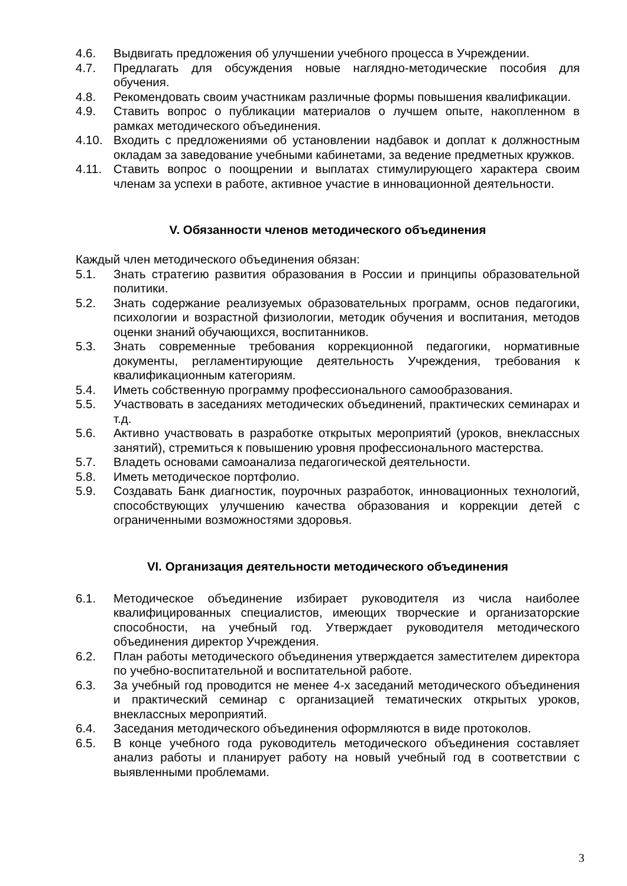4.6. Выдвигать предложения об улучшении учебного процесса в Учреждении.
4.7. Предлагать для обсуждения новые наглядно-методические пособия для обучения.
4.8. Рекомендовать своим участникам различные формы повышения квалификации.
4.9. Ставить вопрос о публикации материалов о лучшем опыте, накопленном в рамках методического объединения.
4.10. Входить с предложениями об установлении надбавок и доплат к должностным окладам за заведование учебными кабинетами, за ведение предметных кружков.
4.11. Ставить вопрос о поощрении и выплатах стимулирующего характера своим членам за успехи в работе, активное участие в инновационной деятельности.
V. Обязанности членов методического объединения
Каждый член методического объединения обязан:
5.1. Знать стратегию развития образования в России и принципы образовательной политики.
5.2. Знать содержание реализуемых образовательных программ, основ педагогики, психологии и возрастной физиологии, методик обучения и воспитания, методов оценки знаний обучающихся, воспитанников.
5.3. Знать современные требования коррекционной педагогики, нормативные документы, регламентирующие деятельность Учреждения, требования к квалификационным категориям.
5.4. Иметь собственную программу профессионального самообразования.
5.5. Участвовать в заседаниях методических объединений, практических семинарах и т.д.
5.6. Активно участвовать в разработке открытых мероприятий (уроков, внеклассных занятий), стремиться к повышению уровня профессионального мастерства.
5.7. Владеть основами самоанализа педагогической деятельности.
5.8. Иметь методическое портфолио.
5.9. Создавать Банк диагностик, поурочных разработок, инновационных технологий, способствующих улучшению качества образования и коррекции детей с ограниченными возможностями здоровья.
VI. Организация деятельности методического объединения
6.1. Методическое объединение избирает руководителя из числа наиболее квалифицированных специалистов, имеющих творческие и организаторские способности, на учебный год. Утверждает руководителя методического объединения директор Учреждения.
6.2. План работы методического объединения утверждается заместителем директора по учебно-воспитательной и воспитательной работе.
6.3. За учебный год проводится не менее 4-х заседаний методического объединения и практический семинар с организацией тематических открытых уроков, внеклассных мероприятий.
6.4. Заседания методического объединения оформляются в виде протоколов.
6.5. В конце учебного года руководитель методического объединения составляет анализ работы и планирует работу на новый учебный год в соответствии с выявленными проблемами.
3